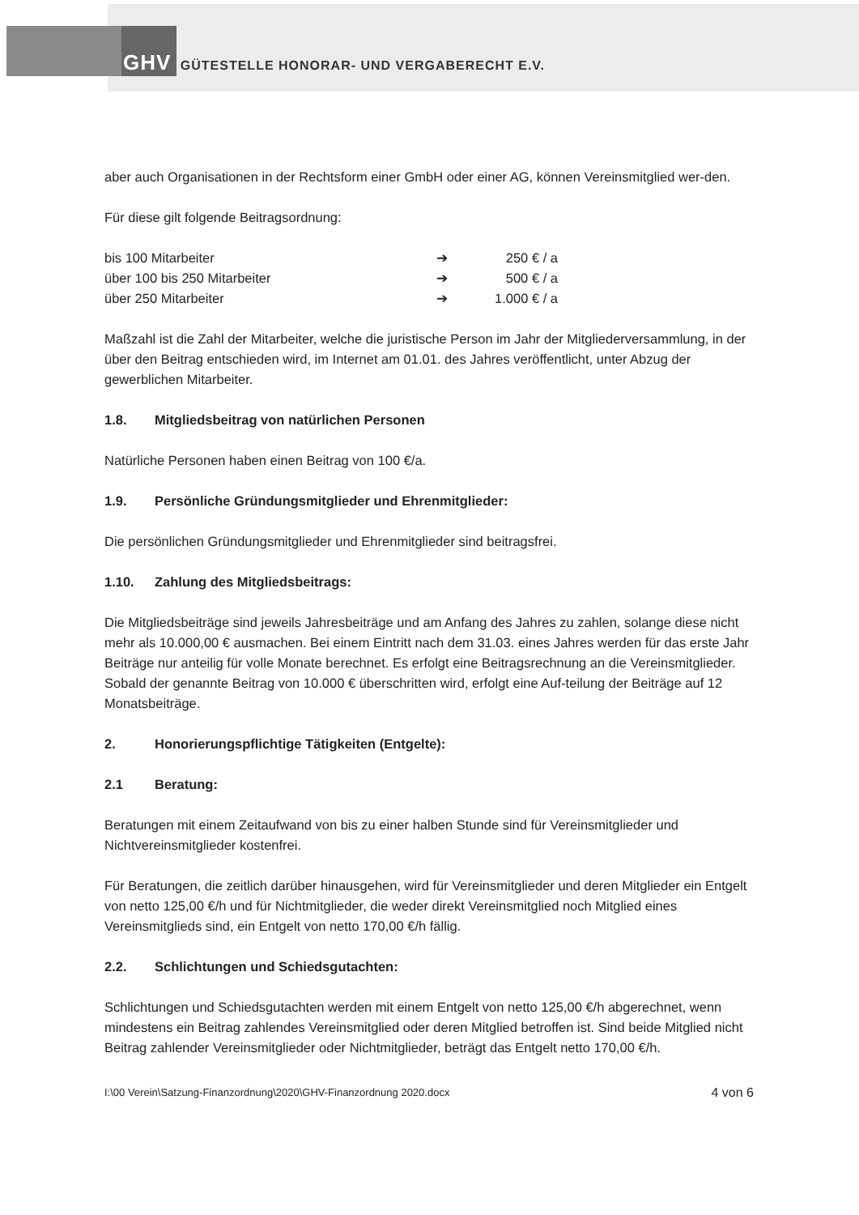GHV GÜTESTELLE HONORAR- UND VERGABERECHT E.V.
aber auch Organisationen in der Rechtsform einer GmbH oder einer AG, können Vereinsmitglied wer-den.
Für diese gilt folgende Beitragsordnung:
| bis 100 Mitarbeiter | ➔ | 250 € / a |
| über 100 bis 250 Mitarbeiter | ➔ | 500 € / a |
| über 250 Mitarbeiter | ➔ | 1.000 € / a |
Maßzahl ist die Zahl der Mitarbeiter, welche die juristische Person im Jahr der Mitgliederversammlung, in der über den Beitrag entschieden wird, im Internet am 01.01. des Jahres veröffentlicht, unter Abzug der gewerblichen Mitarbeiter.
1.8. Mitgliedsbeitrag von natürlichen Personen
Natürliche Personen haben einen Beitrag von 100 €/a.
1.9. Persönliche Gründungsmitglieder und Ehrenmitglieder:
Die persönlichen Gründungsmitglieder und Ehrenmitglieder sind beitragsfrei.
1.10. Zahlung des Mitgliedsbeitrags:
Die Mitgliedsbeiträge sind jeweils Jahresbeiträge und am Anfang des Jahres zu zahlen, solange diese nicht mehr als 10.000,00 € ausmachen. Bei einem Eintritt nach dem 31.03. eines Jahres werden für das erste Jahr Beiträge nur anteilig für volle Monate berechnet. Es erfolgt eine Beitragsrechnung an die Vereinsmitglieder. Sobald der genannte Beitrag von 10.000 € überschritten wird, erfolgt eine Auf-teilung der Beiträge auf 12 Monatsbeiträge.
2. Honorierungspflichtige Tätigkeiten (Entgelte):
2.1 Beratung:
Beratungen mit einem Zeitaufwand von bis zu einer halben Stunde sind für Vereinsmitglieder und Nichtvereinsmitglieder kostenfrei.
Für Beratungen, die zeitlich darüber hinausgehen, wird für Vereinsmitglieder und deren Mitglieder ein Entgelt von netto 125,00 €/h und für Nichtmitglieder, die weder direkt Vereinsmitglied noch Mitglied eines Vereinsmitglieds sind, ein Entgelt von netto 170,00 €/h fällig.
2.2. Schlichtungen und Schiedsgutachten:
Schlichtungen und Schiedsgutachten werden mit einem Entgelt von netto 125,00 €/h abgerechnet, wenn mindestens ein Beitrag zahlendes Vereinsmitglied oder deren Mitglied betroffen ist. Sind beide Mitglied nicht Beitrag zahlender Vereinsmitglieder oder Nichtmitglieder, beträgt das Entgelt netto 170,00 €/h.
I:\00 Verein\Satzung-Finanzordnung\2020\GHV-Finanzordnung 2020.docx 4 von 6